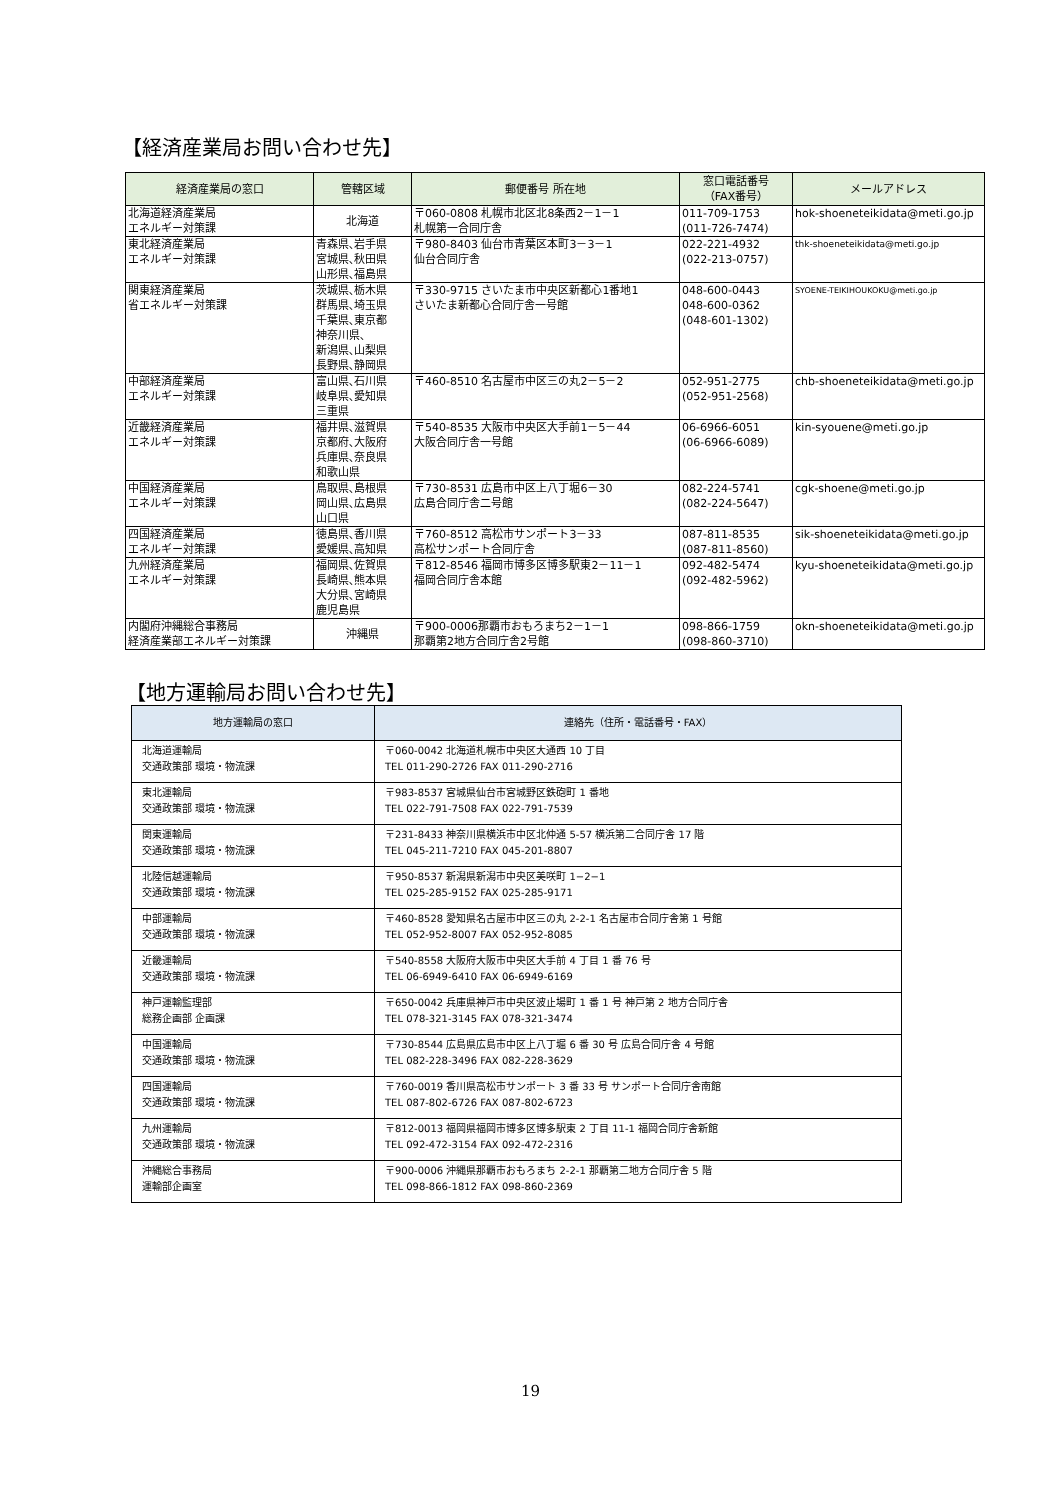【経済産業局お問い合わせ先】
| 経済産業局の窓口 | 管轄区域 | 郵便番号 所在地 | 窓口電話番号 （FAX番号） | メールアドレス |
| --- | --- | --- | --- | --- |
| 北海道経済産業局 エネルギー対策課 | 北海道 | 〒060-0808 札幌市北区北8条西2－1－1 札幌第一合同庁舎 | 011-709-1753 (011-726-7474) | hok-shoeneteikidata@meti.go.jp |
| 東北経済産業局 エネルギー対策課 | 青森県､岩手県 宮城県､秋田県 山形県､福島県 | 〒980-8403 仙台市青葉区本町3－3－1 仙台合同庁舎 | 022-221-4932 (022-213-0757) | thk-shoeneteikidata@meti.go.jp |
| 関東経済産業局 省エネルギー対策課 | 茨城県､栃木県 群馬県､埼玉県 千葉県､東京都 神奈川県､ 新潟県､山梨県 長野県､静岡県 | 〒330-9715 さいたま市中央区新都心1番地1 さいたま新都心合同庁舎一号館 | 048-600-0443 048-600-0362 (048-601-1302) | SYOENE-TEIKIHOUKOKU@meti.go.jp |
| 中部経済産業局 エネルギー対策課 | 富山県､石川県 岐阜県､愛知県 三重県 | 〒460-8510 名古屋市中区三の丸2－5－2 | 052-951-2775 (052-951-2568) | chb-shoeneteikidata@meti.go.jp |
| 近畿経済産業局 エネルギー対策課 | 福井県､滋賀県 京都府､大阪府 兵庫県､奈良県 和歌山県 | 〒540-8535 大阪市中央区大手前1－5－44 大阪合同庁舎一号館 | 06-6966-6051 (06-6966-6089) | kin-syouene@meti.go.jp |
| 中国経済産業局 エネルギー対策課 | 鳥取県､島根県 岡山県､広島県 山口県 | 〒730-8531 広島市中区上八丁堀6－30 広島合同庁舎二号館 | 082-224-5741 (082-224-5647) | cgk-shoene@meti.go.jp |
| 四国経済産業局 エネルギー対策課 | 徳島県､香川県 愛媛県､高知県 | 〒760-8512 高松市サンポート3－33 高松サンポート合同庁舎 | 087-811-8535 (087-811-8560) | sik-shoeneteikidata@meti.go.jp |
| 九州経済産業局 エネルギー対策課 | 福岡県､佐賀県 長崎県､熊本県 大分県､宮崎県 鹿児島県 | 〒812-8546 福岡市博多区博多駅東2－11－1 福岡合同庁舎本館 | 092-482-5474 (092-482-5962) | kyu-shoeneteikidata@meti.go.jp |
| 内閣府沖縄総合事務局 経済産業部エネルギー対策課 | 沖縄県 | 〒900-0006那覇市おもろまち2－1－1 那覇第2地方合同庁舎2号館 | 098-866-1759 (098-860-3710) | okn-shoeneteikidata@meti.go.jp |
【地方運輸局お問い合わせ先】
| 地方運輸局の窓口 | 連絡先（住所・電話番号・FAX） |
| --- | --- |
| 北海道運輸局 交通政策部 環境・物流課 | 〒060-0042 北海道札幌市中央区大通西 10 丁目 TEL 011-290-2726 FAX 011-290-2716 |
| 東北運輸局 交通政策部 環境・物流課 | 〒983-8537 宮城県仙台市宮城野区鉄砲町 1 番地 TEL 022-791-7508 FAX 022-791-7539 |
| 関東運輸局 交通政策部 環境・物流課 | 〒231-8433 神奈川県横浜市中区北仲通 5-57 横浜第二合同庁舎 17 階 TEL 045-211-7210 FAX 045-201-8807 |
| 北陸信越運輸局 交通政策部 環境・物流課 | 〒950-8537 新潟県新潟市中央区美咲町 1−2−1 TEL 025-285-9152 FAX 025-285-9171 |
| 中部運輸局 交通政策部 環境・物流課 | 〒460-8528 愛知県名古屋市中区三の丸 2-2-1 名古屋市合同庁舎第 1 号館 TEL 052-952-8007 FAX 052-952-8085 |
| 近畿運輸局 交通政策部 環境・物流課 | 〒540-8558 大阪府大阪市中央区大手前 4 丁目 1 番 76 号 TEL 06-6949-6410 FAX 06-6949-6169 |
| 神戸運輸監理部 総務企画部 企画課 | 〒650-0042 兵庫県神戸市中央区波止場町 1 番 1 号 神戸第 2 地方合同庁舎 TEL 078-321-3145 FAX 078-321-3474 |
| 中国運輸局 交通政策部 環境・物流課 | 〒730-8544 広島県広島市中区上八丁堀 6 番 30 号 広島合同庁舎 4 号館 TEL 082-228-3496 FAX 082-228-3629 |
| 四国運輸局 交通政策部 環境・物流課 | 〒760-0019 香川県高松市サンポート 3 番 33 号 サンポート合同庁舎南館 TEL 087-802-6726 FAX 087-802-6723 |
| 九州運輸局 交通政策部 環境・物流課 | 〒812-0013 福岡県福岡市博多区博多駅東 2 丁目 11-1 福岡合同庁舎新館 TEL 092-472-3154 FAX 092-472-2316 |
| 沖縄総合事務局 運輸部企画室 | 〒900-0006 沖縄県那覇市おもろまち 2-2-1 那覇第二地方合同庁舎 5 階 TEL 098-866-1812 FAX 098-860-2369 |
19